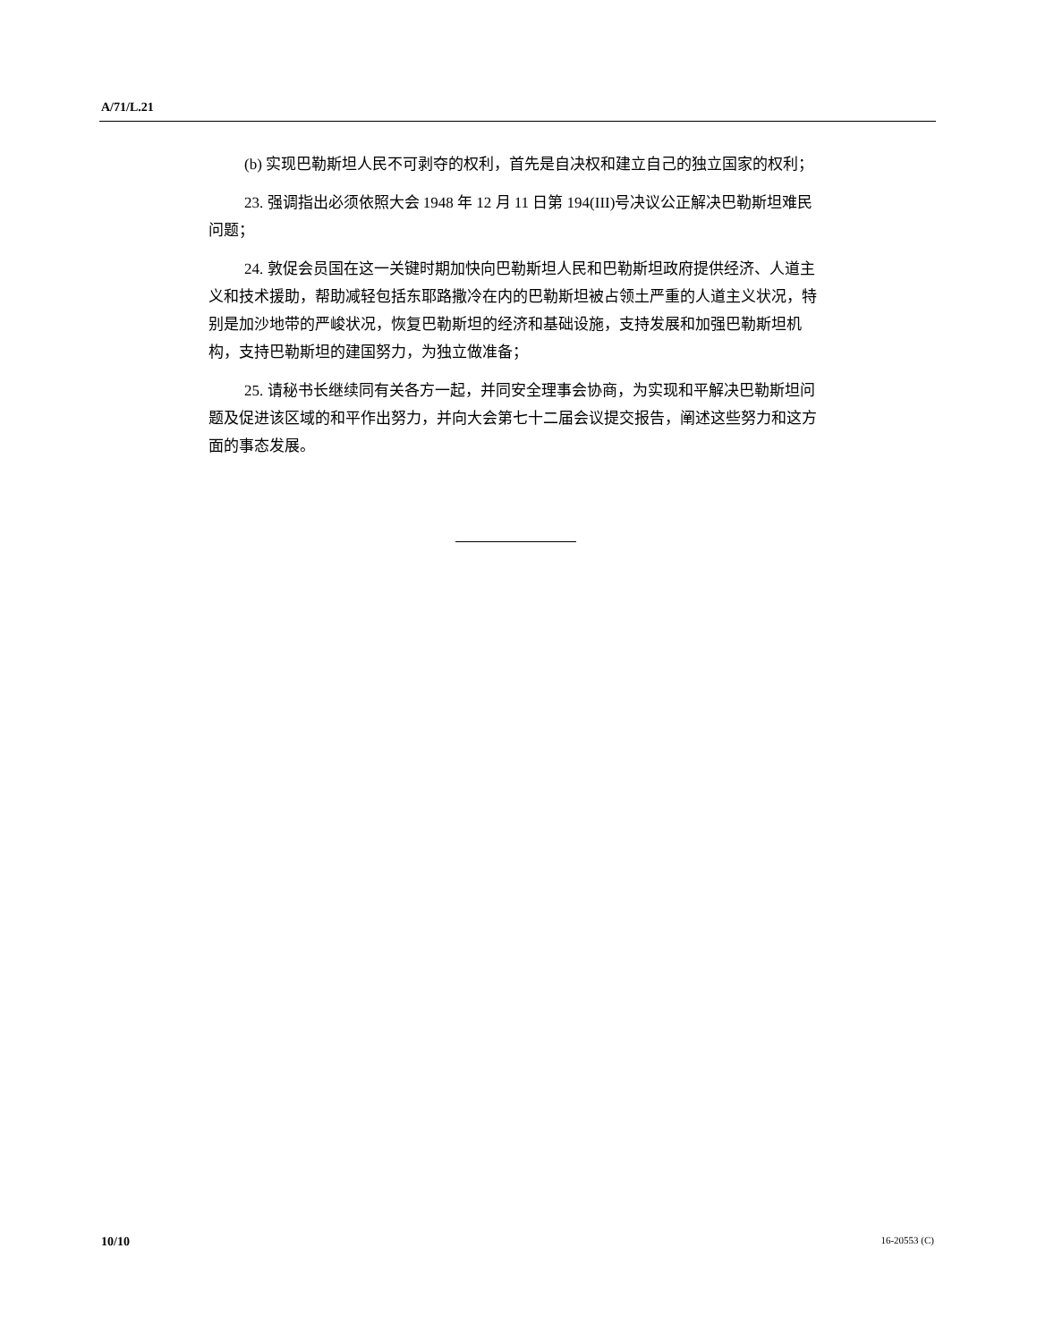A/71/L.21
(b) 实现巴勒斯坦人民不可剥夺的权利，首先是自决权和建立自己的独立国家的权利；
23. 强调指出必须依照大会 1948 年 12 月 11 日第 194(III)号决议公正解决巴勒斯坦难民问题；
24. 敦促会员国在这一关键时期加快向巴勒斯坦人民和巴勒斯坦政府提供经济、人道主义和技术援助，帮助减轻包括东耶路撒冷在内的巴勒斯坦被占领土严重的人道主义状况，特别是加沙地带的严峻状况，恢复巴勒斯坦的经济和基础设施，支持发展和加强巴勒斯坦机构，支持巴勒斯坦的建国努力，为独立做准备；
25. 请秘书长继续同有关各方一起，并同安全理事会协商，为实现和平解决巴勒斯坦问题及促进该区域的和平作出努力，并向大会第七十二届会议提交报告，阐述这些努力和这方面的事态发展。
10/10 16-20553 (C)